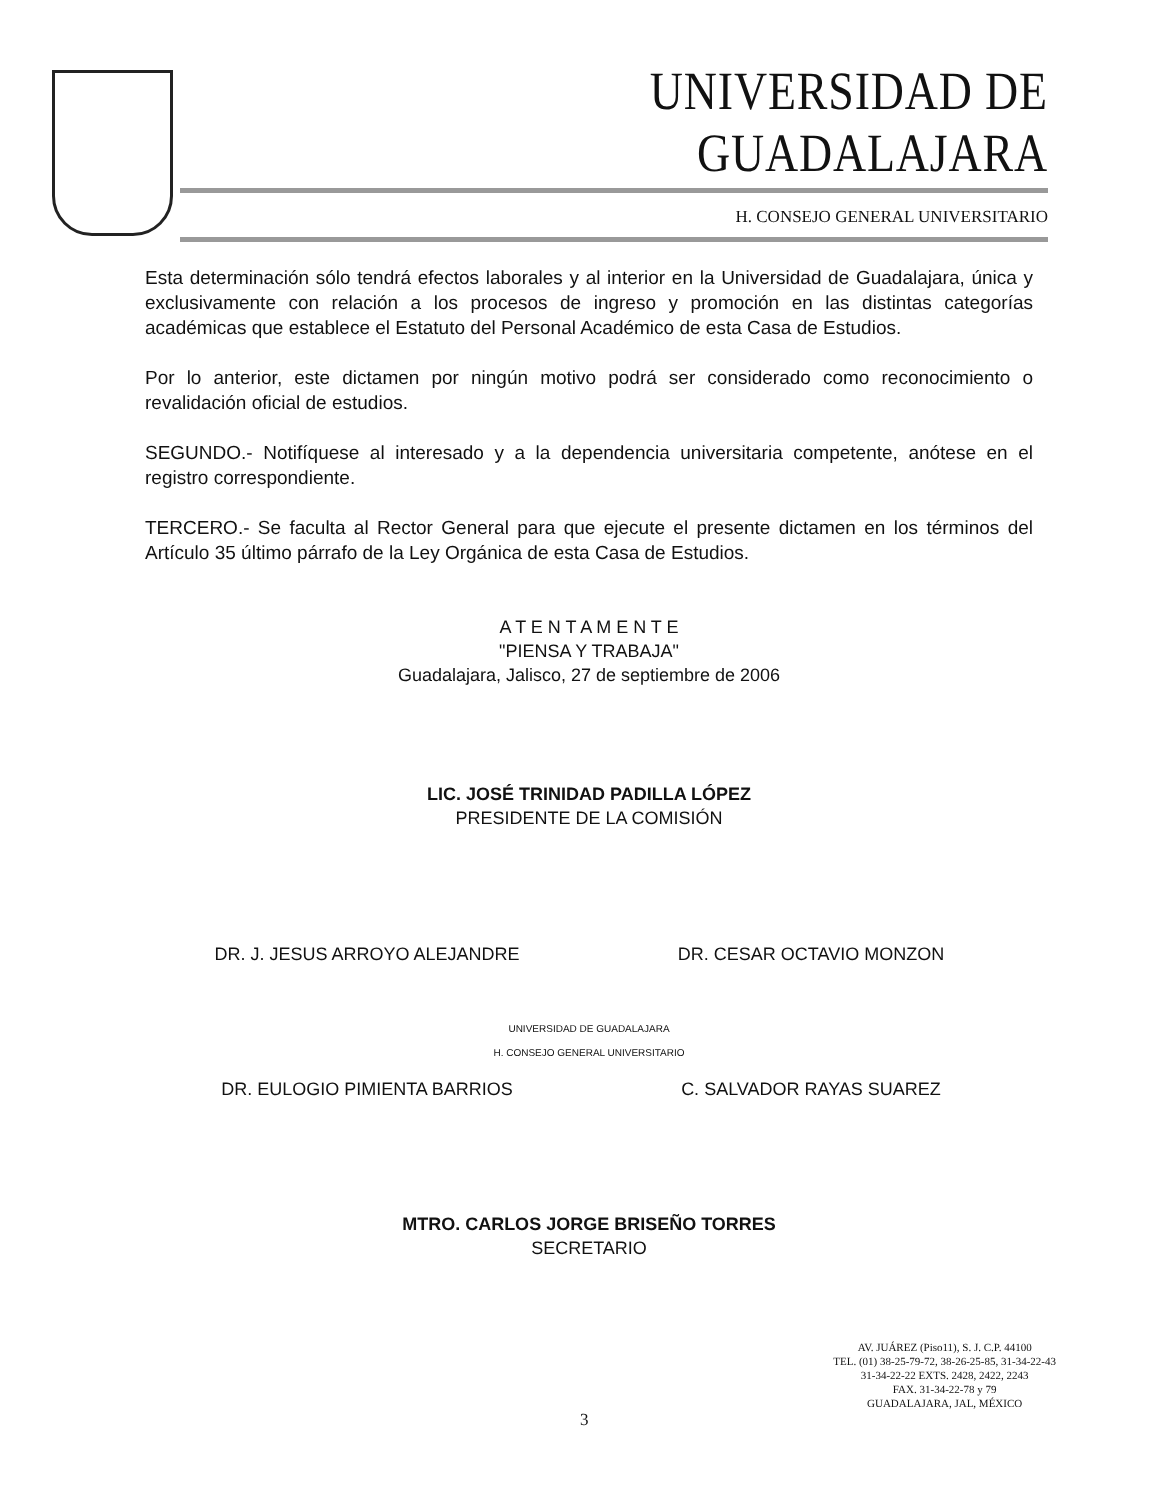UNIVERSIDAD DE GUADALAJARA
H. CONSEJO GENERAL UNIVERSITARIO
Esta determinación sólo tendrá efectos laborales y al interior en la Universidad de Guadalajara, única y exclusivamente con relación a los procesos de ingreso y promoción en las distintas categorías académicas que establece el Estatuto del Personal Académico de esta Casa de Estudios.
Por lo anterior, este dictamen por ningún motivo podrá ser considerado como reconocimiento o revalidación oficial de estudios.
SEGUNDO.- Notifíquese al interesado y a la dependencia universitaria competente, anótese en el registro correspondiente.
TERCERO.- Se faculta al Rector General para que ejecute el presente dictamen en los términos del Artículo 35 último párrafo de la Ley Orgánica de esta Casa de Estudios.
A T E N T A M E N T E
"PIENSA Y TRABAJA"
Guadalajara, Jalisco, 27 de septiembre de 2006
LIC. JOSÉ TRINIDAD PADILLA LÓPEZ
PRESIDENTE DE LA COMISIÓN
DR. J. JESUS ARROYO ALEJANDRE DR. CESAR OCTAVIO MONZON
UNIVERSIDAD DE GUADALAJARA
H. CONSEJO GENERAL UNIVERSITARIO
DR. EULOGIO PIMIENTA BARRIOS C. SALVADOR RAYAS SUAREZ
MTRO. CARLOS JORGE BRISEÑO TORRES
SECRETARIO
AV. JUÁREZ (Piso11), S. J. C.P. 44100
TEL. (01) 38-25-79-72, 38-26-25-85, 31-34-22-43
31-34-22-22 EXTS. 2428, 2422, 2243
FAX. 31-34-22-78 y 79
GUADALAJARA, JAL, MÉXICO
3